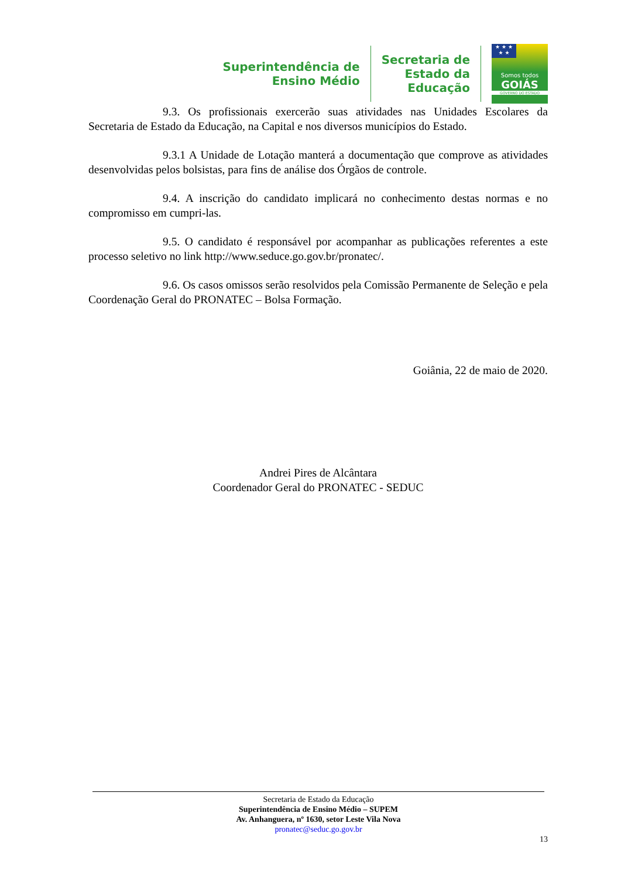Superintendência de
Ensino Médio
Secretaria de
Estado da
Educação
★ ★ ★
★ ★
Somos todos
GOIÁS
GOVERNO DO ESTADO
9.3. Os profissionais exercerão suas atividades nas Unidades Escolares da Secretaria de Estado da Educação, na Capital e nos diversos municípios do Estado.
9.3.1 A Unidade de Lotação manterá a documentação que comprove as atividades desenvolvidas pelos bolsistas, para fins de análise dos Órgãos de controle.
9.4. A inscrição do candidato implicará no conhecimento destas normas e no compromisso em cumpri-las.
9.5. O candidato é responsável por acompanhar as publicações referentes a este processo seletivo no link http://www.seduce.go.gov.br/pronatec/.
9.6. Os casos omissos serão resolvidos pela Comissão Permanente de Seleção e pela Coordenação Geral do PRONATEC – Bolsa Formação.
Goiânia, 22 de maio de 2020.
Andrei Pires de Alcântara
Coordenador Geral do PRONATEC - SEDUC
Secretaria de Estado da Educação
Superintendência de Ensino Médio – SUPEM
Av. Anhanguera, nº 1630, setor Leste Vila Nova
pronatec@seduc.go.gov.br
13